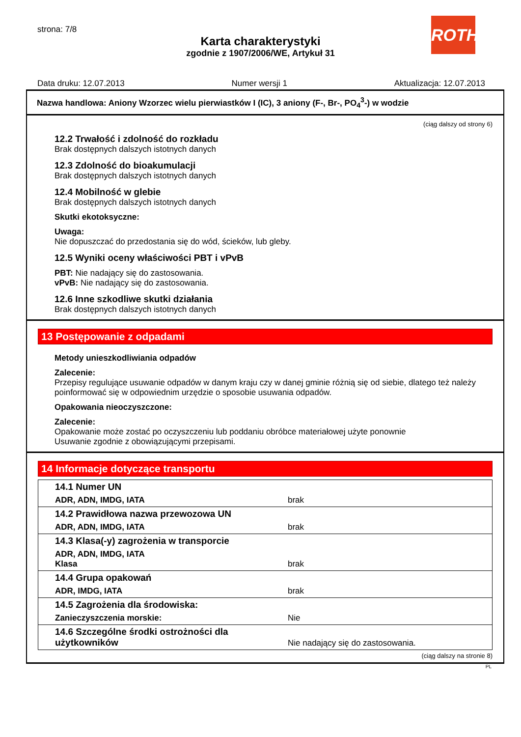strona: 7/8
Karta charakterystyki
zgodnie z 1907/2006/WE, Artykuł 31
ROTH
Data druku: 12.07.2013 Numer wersji 1 Aktualizacja: 12.07.2013
Nazwa handlowa: Aniony Wzorzec wielu pierwiastków I (IC), 3 aniony (F-, Br-, PO<sub>4</sub><sup>3</sup>-) w wodzie
(ciąg dalszy od strony 6)
12.2 Trwałość i zdolność do rozkładu
Brak dostępnych dalszych istotnych danych
12.3 Zdolność do bioakumulacji
Brak dostępnych dalszych istotnych danych
12.4 Mobilność w glebie
Brak dostępnych dalszych istotnych danych
Skutki ekotoksyczne:
Uwaga:
Nie dopuszczać do przedostania się do wód, ścieków, lub gleby.
12.5 Wyniki oceny właściwości PBT i vPvB
PBT: Nie nadający się do zastosowania.
vPvB: Nie nadający się do zastosowania.
12.6 Inne szkodliwe skutki działania
Brak dostępnych dalszych istotnych danych
13 Postępowanie z odpadami
Metody unieszkodliwiania odpadów
Zalecenie:
Przepisy regulujące usuwanie odpadów w danym kraju czy w danej gminie różnią się od siebie, dlatego też należy poinformować się w odpowiednim urzędzie o sposobie usuwania odpadów.
Opakowania nieoczyszczone:
Zalecenie:
Opakowanie może zostać po oczyszczeniu lub poddaniu obróbce materiałowej użyte ponownie
Usuwanie zgodnie z obowiązującymi przepisami.
14 Informacje dotyczące transportu
| 14.1 Numer UN | |
| ADR, ADN, IMDG, IATA | brak |
| 14.2 Prawidłowa nazwa przewozowa UN | |
| ADR, ADN, IMDG, IATA | brak |
| 14.3 Klasa(-y) zagrożenia w transporcie | |
| ADR, ADN, IMDG, IATA Klasa | brak |
| 14.4 Grupa opakowań | |
| ADR, IMDG, IATA | brak |
| 14.5 Zagrożenia dla środowiska: | |
| Zanieczyszczenia morskie: | Nie |
| 14.6 Szczególne środki ostrożności dla użytkowników | Nie nadający się do zastosowania. |
(ciąg dalszy na stronie 8)
PL